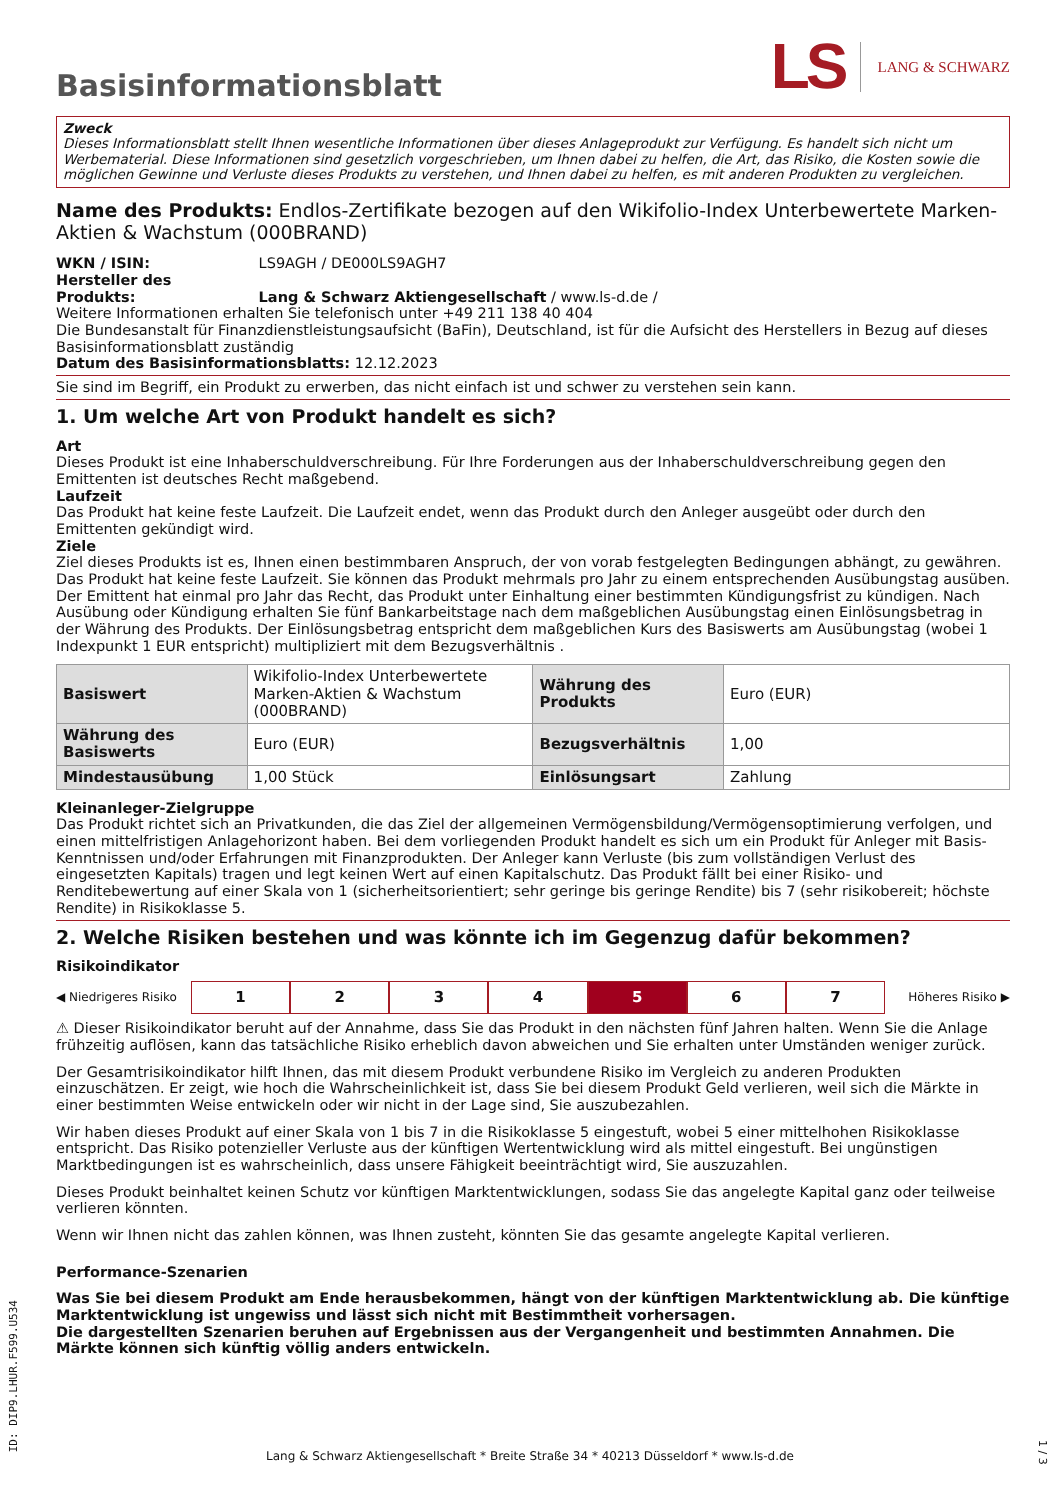Basisinformationsblatt
LS LANG & SCHWARZ
Zweck
Dieses Informationsblatt stellt Ihnen wesentliche Informationen über dieses Anlageprodukt zur Verfügung. Es handelt sich nicht um Werbematerial. Diese Informationen sind gesetzlich vorgeschrieben, um Ihnen dabei zu helfen, die Art, das Risiko, die Kosten sowie die möglichen Gewinne und Verluste dieses Produkts zu verstehen, und Ihnen dabei zu helfen, es mit anderen Produkten zu vergleichen.
Name des Produkts: Endlos-Zertifikate bezogen auf den Wikifolio-Index Unterbewertete Marken-Aktien & Wachstum (000BRAND)
WKN / ISIN: LS9AGH / DE000LS9AGH7
Hersteller des Produkts: Lang & Schwarz Aktiengesellschaft / www.ls-d.de /
Weitere Informationen erhalten Sie telefonisch unter +49 211 138 40 404
Die Bundesanstalt für Finanzdienstleistungsaufsicht (BaFin), Deutschland, ist für die Aufsicht des Herstellers in Bezug auf dieses Basisinformationsblatt zuständig
Datum des Basisinformationsblatts: 12.12.2023
Sie sind im Begriff, ein Produkt zu erwerben, das nicht einfach ist und schwer zu verstehen sein kann.
1. Um welche Art von Produkt handelt es sich?
Art
Dieses Produkt ist eine Inhaberschuldverschreibung. Für Ihre Forderungen aus der Inhaberschuldverschreibung gegen den Emittenten ist deutsches Recht maßgebend.
Laufzeit
Das Produkt hat keine feste Laufzeit. Die Laufzeit endet, wenn das Produkt durch den Anleger ausgeübt oder durch den Emittenten gekündigt wird.
Ziele
Ziel dieses Produkts ist es, Ihnen einen bestimmbaren Anspruch, der von vorab festgelegten Bedingungen abhängt, zu gewähren. Das Produkt hat keine feste Laufzeit. Sie können das Produkt mehrmals pro Jahr zu einem entsprechenden Ausübungstag ausüben. Der Emittent hat einmal pro Jahr das Recht, das Produkt unter Einhaltung einer bestimmten Kündigungsfrist zu kündigen. Nach Ausübung oder Kündigung erhalten Sie fünf Bankarbeitstage nach dem maßgeblichen Ausübungstag einen Einlösungsbetrag in der Währung des Produkts. Der Einlösungsbetrag entspricht dem maßgeblichen Kurs des Basiswerts am Ausübungstag (wobei 1 Indexpunkt 1 EUR entspricht) multipliziert mit dem Bezugsverhältnis .
| Basiswert | Wikifolio-Index Unterbewertete Marken-Aktien & Wachstum (000BRAND) | Währung des Produkts | Euro (EUR) |
| Währung des Basiswerts | Euro (EUR) | Bezugsverhältnis | 1,00 |
| Mindestausübung | 1,00 Stück | Einlösungsart | Zahlung |
Kleinanleger-Zielgruppe
Das Produkt richtet sich an Privatkunden, die das Ziel der allgemeinen Vermögensbildung/Vermögensoptimierung verfolgen, und einen mittelfristigen Anlagehorizont haben. Bei dem vorliegenden Produkt handelt es sich um ein Produkt für Anleger mit Basis-Kenntnissen und/oder Erfahrungen mit Finanzprodukten. Der Anleger kann Verluste (bis zum vollständigen Verlust des eingesetzten Kapitals) tragen und legt keinen Wert auf einen Kapitalschutz. Das Produkt fällt bei einer Risiko- und Renditebewertung auf einer Skala von 1 (sicherheitsorientiert; sehr geringe bis geringe Rendite) bis 7 (sehr risikobereit; höchste Rendite) in Risikoklasse 5.
2. Welche Risiken bestehen und was könnte ich im Gegenzug dafür bekommen?
Risikoindikator
◀ Niedrigeres Risiko
1 2 3 4 5 6 7
Höheres Risiko ▶
⚠ Dieser Risikoindikator beruht auf der Annahme, dass Sie das Produkt in den nächsten fünf Jahren halten. Wenn Sie die Anlage frühzeitig auflösen, kann das tatsächliche Risiko erheblich davon abweichen und Sie erhalten unter Umständen weniger zurück.
Der Gesamtrisikoindikator hilft Ihnen, das mit diesem Produkt verbundene Risiko im Vergleich zu anderen Produkten einzuschätzen. Er zeigt, wie hoch die Wahrscheinlichkeit ist, dass Sie bei diesem Produkt Geld verlieren, weil sich die Märkte in einer bestimmten Weise entwickeln oder wir nicht in der Lage sind, Sie auszubezahlen.
Wir haben dieses Produkt auf einer Skala von 1 bis 7 in die Risikoklasse 5 eingestuft, wobei 5 einer mittelhohen Risikoklasse entspricht. Das Risiko potenzieller Verluste aus der künftigen Wertentwicklung wird als mittel eingestuft. Bei ungünstigen Marktbedingungen ist es wahrscheinlich, dass unsere Fähigkeit beeinträchtigt wird, Sie auszuzahlen.
Dieses Produkt beinhaltet keinen Schutz vor künftigen Marktentwicklungen, sodass Sie das angelegte Kapital ganz oder teilweise verlieren könnten.
Wenn wir Ihnen nicht das zahlen können, was Ihnen zusteht, könnten Sie das gesamte angelegte Kapital verlieren.
Performance-Szenarien
Was Sie bei diesem Produkt am Ende herausbekommen, hängt von der künftigen Marktentwicklung ab. Die künftige Marktentwicklung ist ungewiss und lässt sich nicht mit Bestimmtheit vorhersagen.
Die dargestellten Szenarien beruhen auf Ergebnissen aus der Vergangenheit und bestimmten Annahmen. Die Märkte können sich künftig völlig anders entwickeln.
ID: DIP9.LHUR.F599.U534
Lang & Schwarz Aktiengesellschaft * Breite Straße 34 * 40213 Düsseldorf * www.ls-d.de
1 / 3